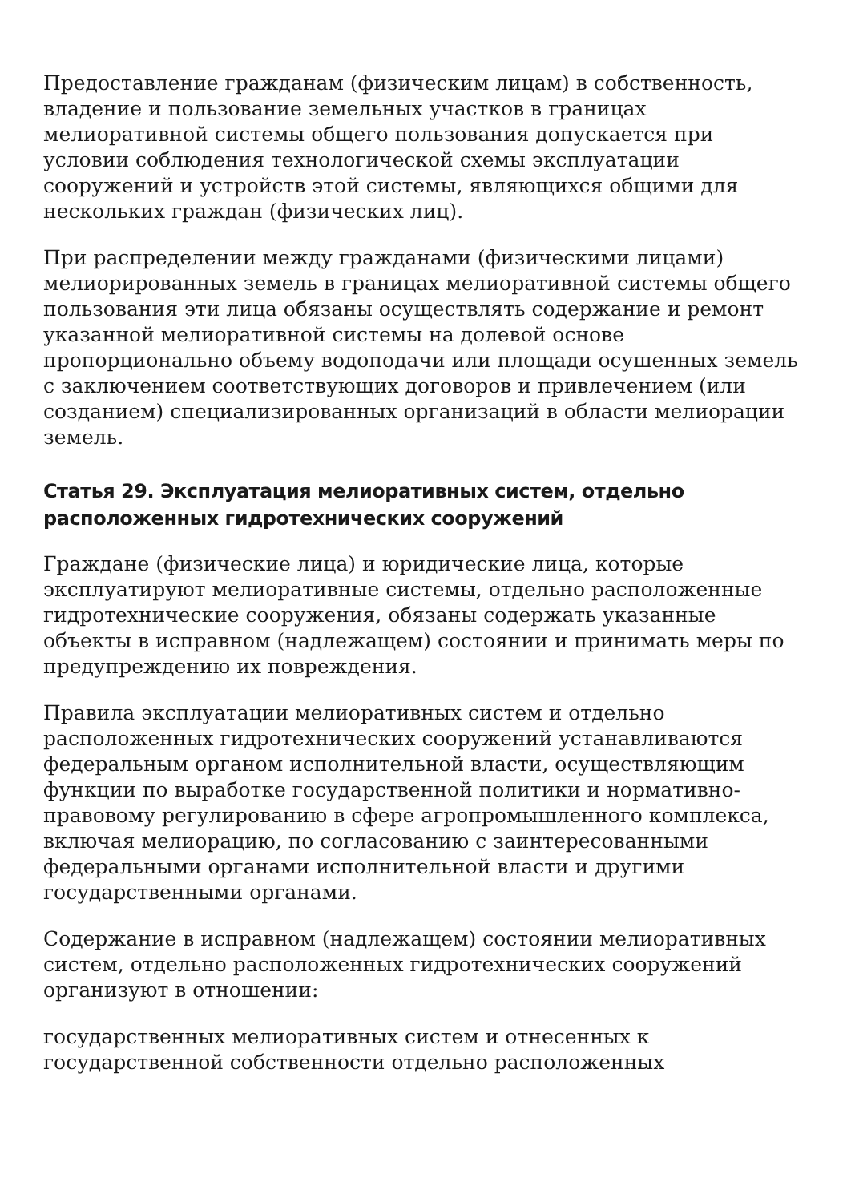Предоставление гражданам (физическим лицам) в собственность, владение и пользование земельных участков в границах мелиоративной системы общего пользования допускается при условии соблюдения технологической схемы эксплуатации сооружений и устройств этой системы, являющихся общими для нескольких граждан (физических лиц).
При распределении между гражданами (физическими лицами) мелиорированных земель в границах мелиоративной системы общего пользования эти лица обязаны осуществлять содержание и ремонт указанной мелиоративной системы на долевой основе пропорционально объему водоподачи или площади осушенных земель с заключением соответствующих договоров и привлечением (или созданием) специализированных организаций в области мелиорации земель.
Статья 29. Эксплуатация мелиоративных систем, отдельно расположенных гидротехнических сооружений
Граждане (физические лица) и юридические лица, которые эксплуатируют мелиоративные системы, отдельно расположенные гидротехнические сооружения, обязаны содержать указанные объекты в исправном (надлежащем) состоянии и принимать меры по предупреждению их повреждения.
Правила эксплуатации мелиоративных систем и отдельно расположенных гидротехнических сооружений устанавливаются федеральным органом исполнительной власти, осуществляющим функции по выработке государственной политики и нормативно-правовому регулированию в сфере агропромышленного комплекса, включая мелиорацию, по согласованию с заинтересованными федеральными органами исполнительной власти и другими государственными органами.
Содержание в исправном (надлежащем) состоянии мелиоративных систем, отдельно расположенных гидротехнических сооружений организуют в отношении:
государственных мелиоративных систем и отнесенных к государственной собственности отдельно расположенных